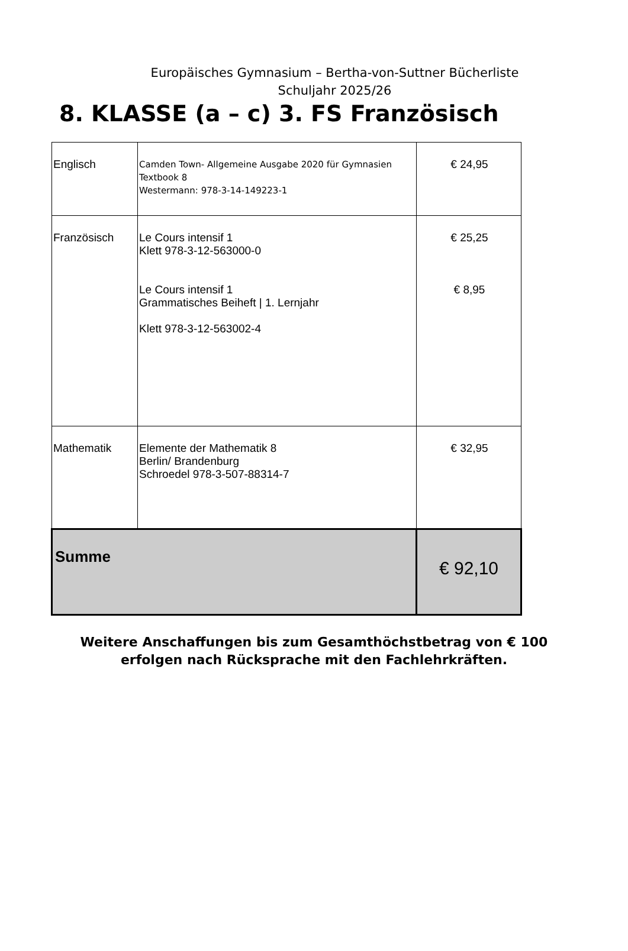Europäisches Gymnasium – Bertha-von-Suttner Bücherliste
Schuljahr 2025/26
8. KLASSE (a – c) 3. FS Französisch
| Englisch | Camden Town- Allgemeine Ausgabe 2020 für Gymnasien Textbook 8 Westermann: 978-3-14-149223-1 | € 24,95 |
| Französisch | Le Cours intensif 1 Klett 978-3-12-563000-0 Le Cours intensif 1 Grammatisches Beiheft / 1. Lernjahr Klett 978-3-12-563002-4 | € 25,25 € 8,95 |
| Mathematik | Elemente der Mathematik 8 Berlin/ Brandenburg Schroedel 978-3-507-88314-7 | € 32,95 |
| Summe | | € 92,10 |
Weitere Anschaffungen bis zum Gesamthöchstbetrag von € 100
erfolgen nach Rücksprache mit den Fachlehrkräften.